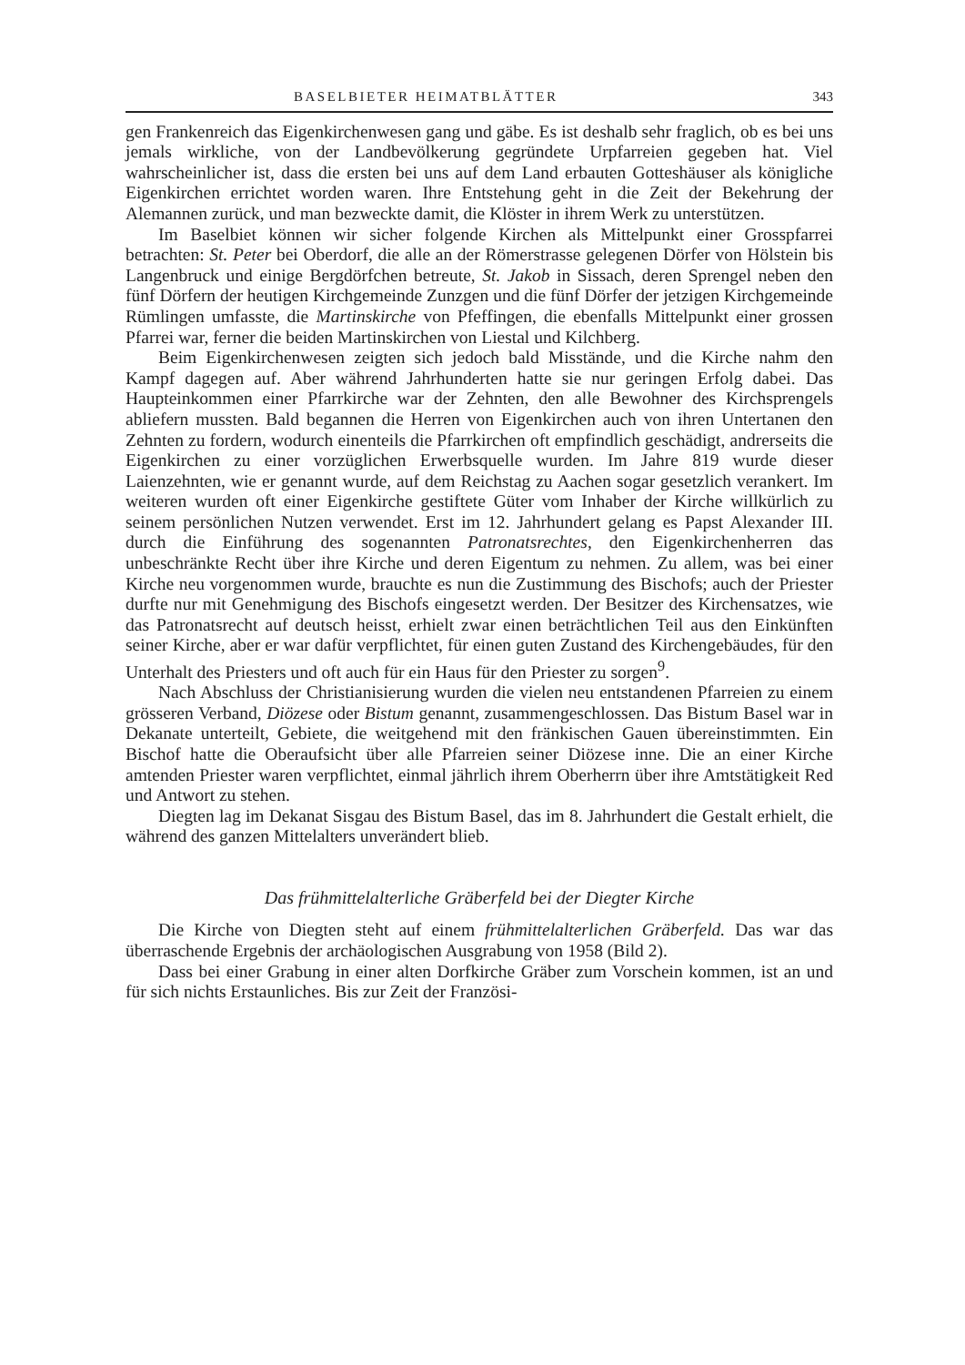BASELBIETER HEIMATBLÄTTER 343
gen Frankenreich das Eigenkirchenwesen gang und gäbe. Es ist deshalb sehr fraglich, ob es bei uns jemals wirkliche, von der Landbevölkerung gegründete Urpfarreien gegeben hat. Viel wahrscheinlicher ist, dass die ersten bei uns auf dem Land erbauten Gotteshäuser als königliche Eigenkirchen errichtet worden waren. Ihre Entstehung geht in die Zeit der Bekehrung der Alemannen zurück, und man bezweckte damit, die Klöster in ihrem Werk zu unterstützen.
Im Baselbiet können wir sicher folgende Kirchen als Mittelpunkt einer Grosspfarrei betrachten: St. Peter bei Oberdorf, die alle an der Römerstrasse gelegenen Dörfer von Hölstein bis Langenbruck und einige Bergdörfchen betreute, St. Jakob in Sissach, deren Sprengel neben den fünf Dörfern der heutigen Kirchgemeinde Zunzgen und die fünf Dörfer der jetzigen Kirchgemeinde Rümlingen umfasste, die Martinskirche von Pfeffingen, die ebenfalls Mittelpunkt einer grossen Pfarrei war, ferner die beiden Martinskirchen von Liestal und Kilchberg.
Beim Eigenkirchenwesen zeigten sich jedoch bald Misstände, und die Kirche nahm den Kampf dagegen auf. Aber während Jahrhunderten hatte sie nur geringen Erfolg dabei. Das Haupteinkommen einer Pfarrkirche war der Zehnten, den alle Bewohner des Kirchsprengels abliefern mussten. Bald begannen die Herren von Eigenkirchen auch von ihren Untertanen den Zehnten zu fordern, wodurch einenteils die Pfarrkirchen oft empfindlich geschädigt, andrerseits die Eigenkirchen zu einer vorzüglichen Erwerbsquelle wurden. Im Jahre 819 wurde dieser Laienzehnten, wie er genannt wurde, auf dem Reichstag zu Aachen sogar gesetzlich verankert. Im weiteren wurden oft einer Eigenkirche gestiftete Güter vom Inhaber der Kirche willkürlich zu seinem persönlichen Nutzen verwendet. Erst im 12. Jahrhundert gelang es Papst Alexander III. durch die Einführung des sogenannten Patronatsrechtes, den Eigenkirchenherren das unbeschränkte Recht über ihre Kirche und deren Eigentum zu nehmen. Zu allem, was bei einer Kirche neu vorgenommen wurde, brauchte es nun die Zustimmung des Bischofs; auch der Priester durfte nur mit Genehmigung des Bischofs eingesetzt werden. Der Besitzer des Kirchensatzes, wie das Patronatsrecht auf deutsch heisst, erhielt zwar einen beträchtlichen Teil aus den Einkünften seiner Kirche, aber er war dafür verpflichtet, für einen guten Zustand des Kirchengebäudes, für den Unterhalt des Priesters und oft auch für ein Haus für den Priester zu sorgen<sup>9</sup>.
Nach Abschluss der Christianisierung wurden die vielen neu entstandenen Pfarreien zu einem grösseren Verband, Diözese oder Bistum genannt, zusammengeschlossen. Das Bistum Basel war in Dekanate unterteilt, Gebiete, die weitgehend mit den fränkischen Gauen übereinstimmten. Ein Bischof hatte die Oberaufsicht über alle Pfarreien seiner Diözese inne. Die an einer Kirche amtenden Priester waren verpflichtet, einmal jährlich ihrem Oberherrn über ihre Amtstätigkeit Red und Antwort zu stehen.
Diegten lag im Dekanat Sisgau des Bistum Basel, das im 8. Jahrhundert die Gestalt erhielt, die während des ganzen Mittelalters unverändert blieb.
Das frühmittelalterliche Gräberfeld bei der Diegter Kirche
Die Kirche von Diegten steht auf einem frühmittelalterlichen Gräberfeld. Das war das überraschende Ergebnis der archäologischen Ausgrabung von 1958 (Bild 2).
Dass bei einer Grabung in einer alten Dorfkirche Gräber zum Vorschein kommen, ist an und für sich nichts Erstaunliches. Bis zur Zeit der Französi-